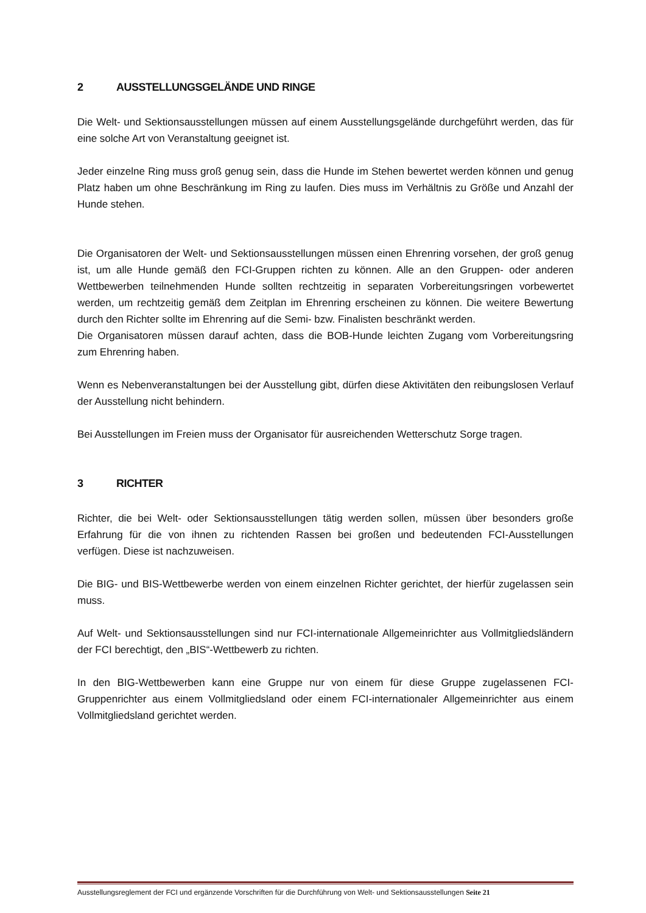2 AUSSTELLUNGSGELÄNDE UND RINGE
Die Welt- und Sektionsausstellungen müssen auf einem Ausstellungsgelände durchgeführt werden, das für eine solche Art von Veranstaltung geeignet ist.
Jeder einzelne Ring muss groß genug sein, dass die Hunde im Stehen bewertet werden können und genug Platz haben um ohne Beschränkung im Ring zu laufen. Dies muss im Verhältnis zu Größe und Anzahl der Hunde stehen.
Die Organisatoren der Welt- und Sektionsausstellungen müssen einen Ehrenring vorsehen, der groß genug ist, um alle Hunde gemäß den FCI-Gruppen richten zu können. Alle an den Gruppen- oder anderen Wettbewerben teilnehmenden Hunde sollten rechtzeitig in separaten Vorbereitungsringen vorbewertet werden, um rechtzeitig gemäß dem Zeitplan im Ehrenring erscheinen zu können. Die weitere Bewertung durch den Richter sollte im Ehrenring auf die Semi- bzw. Finalisten beschränkt werden.
Die Organisatoren müssen darauf achten, dass die BOB-Hunde leichten Zugang vom Vorbereitungsring zum Ehrenring haben.
Wenn es Nebenveranstaltungen bei der Ausstellung gibt, dürfen diese Aktivitäten den reibungslosen Verlauf der Ausstellung nicht behindern.
Bei Ausstellungen im Freien muss der Organisator für ausreichenden Wetterschutz Sorge tragen.
3 RICHTER
Richter, die bei Welt- oder Sektionsausstellungen tätig werden sollen, müssen über besonders große Erfahrung für die von ihnen zu richtenden Rassen bei großen und bedeutenden FCI-Ausstellungen verfügen. Diese ist nachzuweisen.
Die BIG- und BIS-Wettbewerbe werden von einem einzelnen Richter gerichtet, der hierfür zugelassen sein muss.
Auf Welt- und Sektionsausstellungen sind nur FCI-internationale Allgemeinrichter aus Vollmitgliedsländern der FCI berechtigt, den „BIS“-Wettbewerb zu richten.
In den BIG-Wettbewerben kann eine Gruppe nur von einem für diese Gruppe zugelassenen FCI-Gruppenrichter aus einem Vollmitgliedsland oder einem FCI-internationaler Allgemeinrichter aus einem Vollmitgliedsland gerichtet werden.
Ausstellungsreglement der FCI und ergänzende Vorschriften für die Durchführung von Welt- und Sektionsausstellungen Seite 21